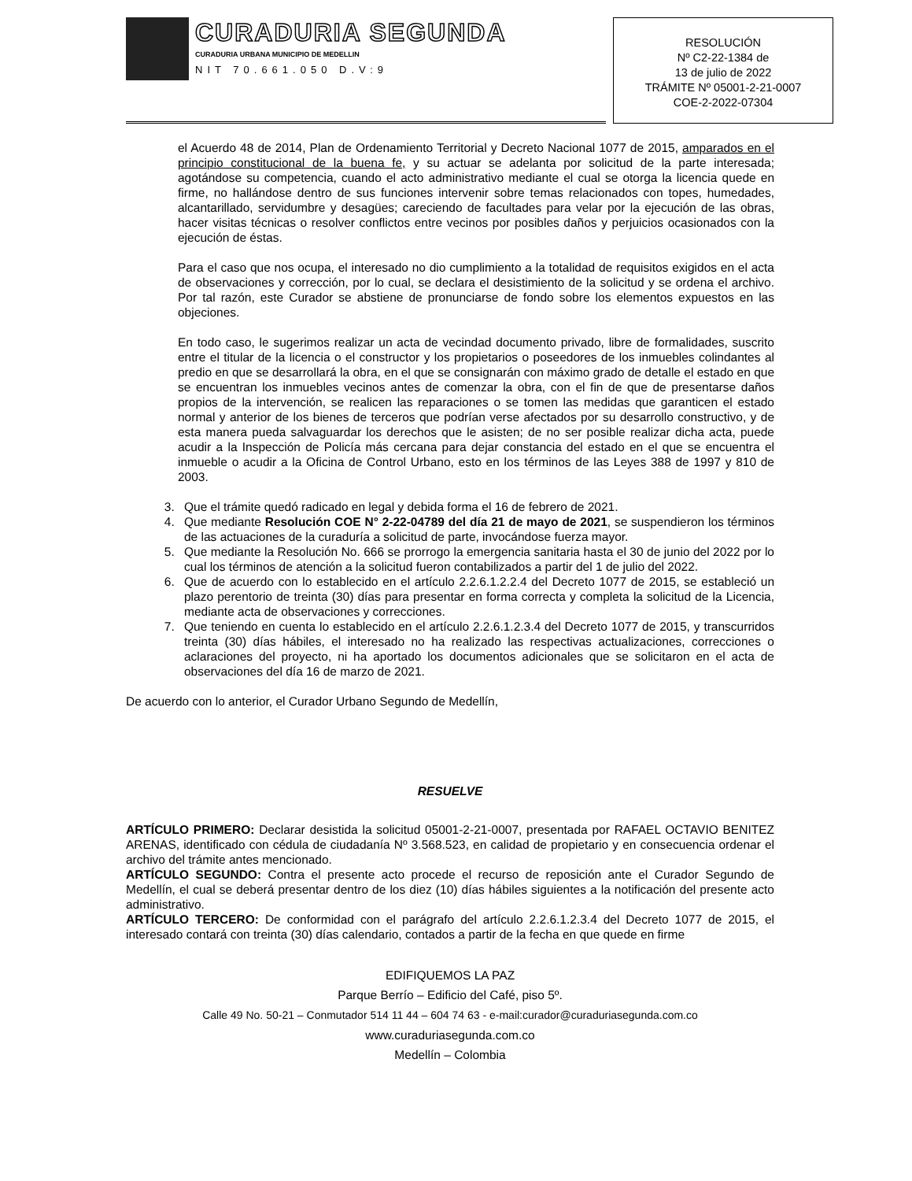CURADURIA SEGUNDA
CURADURIA URBANA MUNICIPIO DE MEDELLIN
NIT 70.661.050 D.V:9
RESOLUCIÓN
Nº C2-22-1384 de
13 de julio de 2022
TRÁMITE Nº 05001-2-21-0007
COE-2-2022-07304
el Acuerdo 48 de 2014, Plan de Ordenamiento Territorial y Decreto Nacional 1077 de 2015, amparados en el principio constitucional de la buena fe, y su actuar se adelanta por solicitud de la parte interesada; agotándose su competencia, cuando el acto administrativo mediante el cual se otorga la licencia quede en firme, no hallándose dentro de sus funciones intervenir sobre temas relacionados con topes, humedades, alcantarillado, servidumbre y desagües; careciendo de facultades para velar por la ejecución de las obras, hacer visitas técnicas o resolver conflictos entre vecinos por posibles daños y perjuicios ocasionados con la ejecución de éstas.
Para el caso que nos ocupa, el interesado no dio cumplimiento a la totalidad de requisitos exigidos en el acta de observaciones y corrección, por lo cual, se declara el desistimiento de la solicitud y se ordena el archivo. Por tal razón, este Curador se abstiene de pronunciarse de fondo sobre los elementos expuestos en las objeciones.
En todo caso, le sugerimos realizar un acta de vecindad documento privado, libre de formalidades, suscrito entre el titular de la licencia o el constructor y los propietarios o poseedores de los inmuebles colindantes al predio en que se desarrollará la obra, en el que se consignarán con máximo grado de detalle el estado en que se encuentran los inmuebles vecinos antes de comenzar la obra, con el fin de que de presentarse daños propios de la intervención, se realicen las reparaciones o se tomen las medidas que garanticen el estado normal y anterior de los bienes de terceros que podrían verse afectados por su desarrollo constructivo, y de esta manera pueda salvaguardar los derechos que le asisten; de no ser posible realizar dicha acta, puede acudir a la Inspección de Policía más cercana para dejar constancia del estado en el que se encuentra el inmueble o acudir a la Oficina de Control Urbano, esto en los términos de las Leyes 388 de 1997 y 810 de 2003.
3. Que el trámite quedó radicado en legal y debida forma el 16 de febrero de 2021.
4. Que mediante Resolución COE N° 2-22-04789 del día 21 de mayo de 2021, se suspendieron los términos de las actuaciones de la curaduría a solicitud de parte, invocándose fuerza mayor.
5. Que mediante la Resolución No. 666 se prorrogo la emergencia sanitaria hasta el 30 de junio del 2022 por lo cual los términos de atención a la solicitud fueron contabilizados a partir del 1 de julio del 2022.
6. Que de acuerdo con lo establecido en el artículo 2.2.6.1.2.2.4 del Decreto 1077 de 2015, se estableció un plazo perentorio de treinta (30) días para presentar en forma correcta y completa la solicitud de la Licencia, mediante acta de observaciones y correcciones.
7. Que teniendo en cuenta lo establecido en el artículo 2.2.6.1.2.3.4 del Decreto 1077 de 2015, y transcurridos treinta (30) días hábiles, el interesado no ha realizado las respectivas actualizaciones, correcciones o aclaraciones del proyecto, ni ha aportado los documentos adicionales que se solicitaron en el acta de observaciones del día 16 de marzo de 2021.
De acuerdo con lo anterior, el Curador Urbano Segundo de Medellín,
RESUELVE
ARTÍCULO PRIMERO: Declarar desistida la solicitud 05001-2-21-0007, presentada por RAFAEL OCTAVIO BENITEZ ARENAS, identificado con cédula de ciudadanía Nº 3.568.523, en calidad de propietario y en consecuencia ordenar el archivo del trámite antes mencionado.
ARTÍCULO SEGUNDO: Contra el presente acto procede el recurso de reposición ante el Curador Segundo de Medellín, el cual se deberá presentar dentro de los diez (10) días hábiles siguientes a la notificación del presente acto administrativo.
ARTÍCULO TERCERO: De conformidad con el parágrafo del artículo 2.2.6.1.2.3.4 del Decreto 1077 de 2015, el interesado contará con treinta (30) días calendario, contados a partir de la fecha en que quede en firme
EDIFIQUEMOS LA PAZ
Parque Berrío – Edificio del Café, piso 5º.
Calle 49 No. 50-21 – Conmutador 514 11 44 – 604 74 63 - e-mail:curador@curaduriasegunda.com.co
www.curaduriasegunda.com.co
Medellín – Colombia